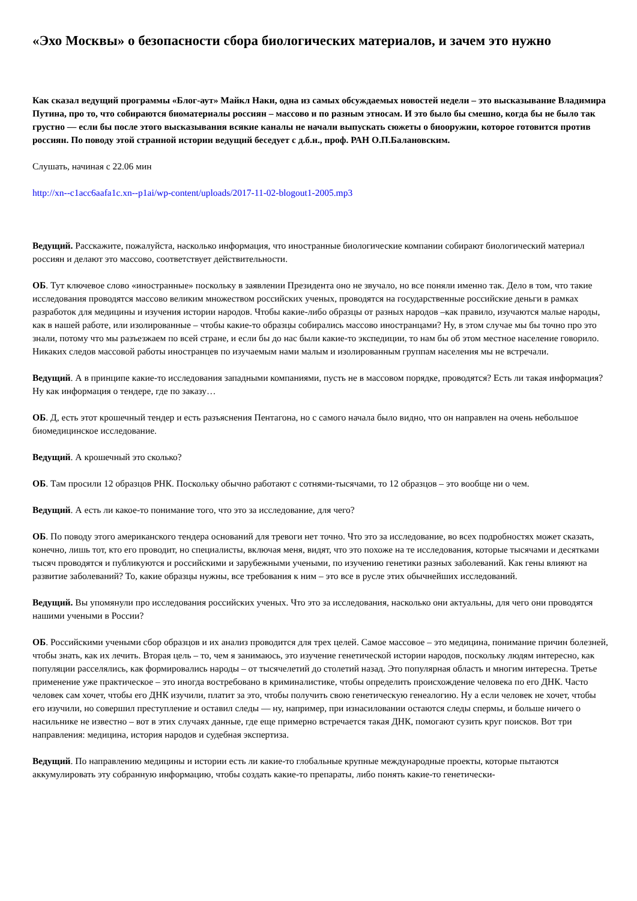«Эхо Москвы» о безопасности сбора биологических материалов, и зачем это нужно
Как сказал ведущий программы «Блог-аут» Майкл Наки, одна из самых обсуждаемых новостей недели – это высказывание Владимира Путина, про то, что собираются биоматериалы россиян – массово и по разным этносам. И это было бы смешно, когда бы не было так грустно — если бы после этого высказывания всякие каналы не начали выпускать сюжеты о биооружии, которое готовится против россиян. По поводу этой странной истории ведущий беседует с д.б.н., проф. РАН О.П.Балановским.
Слушать, начиная с 22.06 мин
http://xn--c1acc6aafa1c.xn--p1ai/wp-content/uploads/2017-11-02-blogout1-2005.mp3
Ведущий. Расскажите, пожалуйста, насколько информация, что иностранные биологические компании собирают биологический материал россиян и делают это массово, соответствует действительности.
ОБ. Тут ключевое слово «иностранные» поскольку в заявлении Президента оно не звучало, но все поняли именно так. Дело в том, что такие исследования проводятся массово великим множеством российских ученых, проводятся на государственные российские деньги в рамках разработок для медицины и изучения истории народов. Чтобы какие-либо образцы от разных народов –как правило, изучаются малые народы, как в нашей работе, или изолированные – чтобы какие-то образцы собирались массово иностранцами? Ну, в этом случае мы бы точно про это знали, потому что мы разъезжаем по всей стране, и если бы до нас были какие-то экспедиции, то нам бы об этом местное население говорило. Никаких следов массовой работы иностранцев по изучаемым нами малым и изолированным группам населения мы не встречали.
Ведущий. А в принципе какие-то исследования западными компаниями, пусть не в массовом порядке, проводятся? Есть ли такая информация? Ну как информация о тендере, где по заказу…
ОБ. Д, есть этот крошечный тендер и есть разъяснения Пентагона, но с самого начала было видно, что он направлен на очень небольшое биомедицинское исследование.
Ведущий. А крошечный это сколько?
ОБ. Там просили 12 образцов РНК. Поскольку обычно работают с сотнями-тысячами, то 12 образцов – это вообще ни о чем.
Ведущий. А есть ли какое-то понимание того, что это за исследование, для чего?
ОБ. По поводу этого американского тендера оснований для тревоги нет точно. Что это за исследование, во всех подробностях может сказать, конечно, лишь тот, кто его проводит, но специалисты, включая меня, видят, что это похоже на те исследования, которые тысячами и десятками тысяч проводятся и публикуются и российскими и зарубежными учеными, по изучению генетики разных заболеваний. Как гены влияют на развитие заболеваний? То, какие образцы нужны, все требования к ним – это все в русле этих обычнейших исследований.
Ведущий. Вы упомянули про исследования российских ученых. Что это за исследования, насколько они актуальны, для чего они проводятся нашими учеными в России?
ОБ. Российскими учеными сбор образцов и их анализ проводится для трех целей. Самое массовое – это медицина, понимание причин болезней, чтобы знать, как их лечить. Вторая цель – то, чем я занимаюсь, это изучение генетической истории народов, поскольку людям интересно, как популяции расселялись, как формировались народы – от тысячелетий до столетий назад. Это популярная область и многим интересна. Третье применение уже практическое – это иногда востребовано в криминалистике, чтобы определить происхождение человека по его ДНК. Часто человек сам хочет, чтобы его ДНК изучили, платит за это, чтобы получить свою генетическую генеалогию. Ну а если человек не хочет, чтобы его изучили, но совершил преступление и оставил следы — ну, например, при изнасиловании остаются следы спермы, и больше ничего о насильнике не известно – вот в этих случаях данные, где еще примерно встречается такая ДНК, помогают сузить круг поисков. Вот три направления: медицина, история народов и судебная экспертиза.
Ведущий. По направлению медицины и истории есть ли какие-то глобальные крупные международные проекты, которые пытаются аккумулировать эту собранную информацию, чтобы создать какие-то препараты, либо понять какие-то генетически-